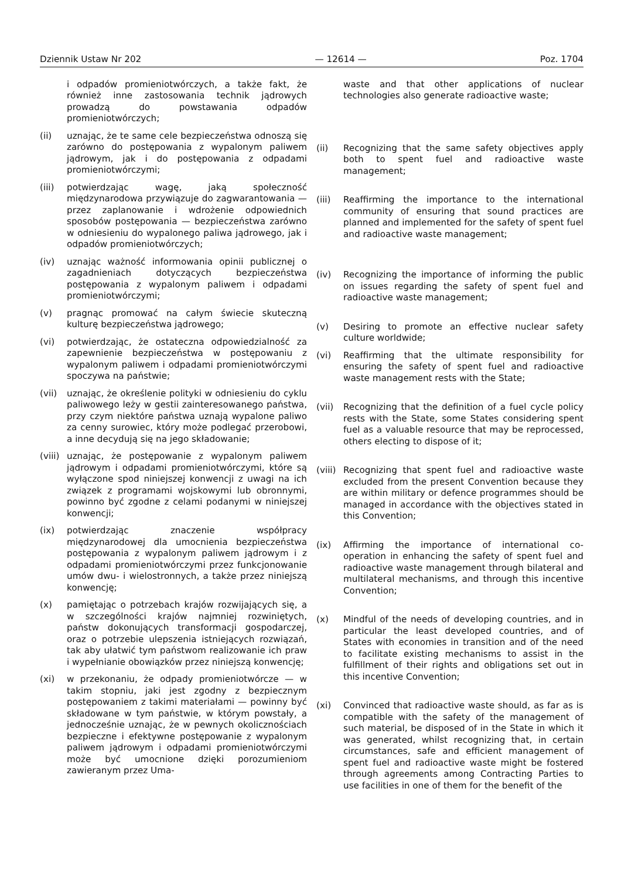Dziennik Ustaw Nr 202 — 12614 — Poz. 1704
i odpadów promieniotwórczych, a także fakt, że również inne zastosowania technik jądrowych prowadzą do powstawania odpadów promieniotwórczych;
(ii) uznając, że te same cele bezpieczeństwa odnoszą się zarówno do postępowania z wypalonym paliwem jądrowym, jak i do postępowania z odpadami promieniotwórczymi;
(iii) potwierdzając wagę, jaką społeczność międzynarodowa przywiązuje do zagwarantowania — przez zaplanowanie i wdrożenie odpowiednich sposobów postępowania — bezpieczeństwa zarówno w odniesieniu do wypalonego paliwa jądrowego, jak i odpadów promieniotwórczych;
(iv) uznając ważność informowania opinii publicznej o zagadnieniach dotyczących bezpieczeństwa postępowania z wypalonym paliwem i odpadami promieniotwórczymi;
(v) pragnąc promować na całym świecie skuteczną kulturę bezpieczeństwa jądrowego;
(vi) potwierdzając, że ostateczna odpowiedzialność za zapewnienie bezpieczeństwa w postępowaniu z wypalonym paliwem i odpadami promieniotwórczymi spoczywa na państwie;
(vii) uznając, że określenie polityki w odniesieniu do cyklu paliwowego leży w gestii zainteresowanego państwa, przy czym niektóre państwa uznają wypalone paliwo za cenny surowiec, który może podlegać przerobowi, a inne decydują się na jego składowanie;
(viii)
uznając, że postępowanie z wypalonym paliwem jądrowym i odpadami promieniotwórczymi, które są wyłączone spod niniejszej konwencji z uwagi na ich związek z programami wojskowymi lub obronnymi, powinno być zgodne z celami podanymi w niniejszej konwencji;
(ix) potwierdzając znaczenie współpracy międzynarodowej dla umocnienia bezpieczeństwa postępowania z wypalonym paliwem jądrowym i z odpadami promieniotwórczymi przez funkcjonowanie umów dwu- i wielostronnych, a także przez niniejszą konwencję;
(x) pamiętając o potrzebach krajów rozwijających się, a w szczególności krajów najmniej rozwiniętych, państw dokonujących transformacji gospodarczej, oraz o potrzebie ulepszenia istniejących rozwiązań, tak aby ułatwić tym państwom realizowanie ich praw i wypełnianie obowiązków przez niniejszą konwencję;
(xi) w przekonaniu, że odpady promieniotwórcze — w takim stopniu, jaki jest zgodny z bezpiecznym postępowaniem z takimi materiałami — powinny być składowane w tym państwie, w którym powstały, a jednocześnie uznając, że w pewnych okolicznościach bezpieczne i efektywne postępowanie z wypalonym paliwem jądrowym i odpadami promieniotwórczymi może być umocnione dzięki porozumieniom zawieranym przez Uma-
waste and that other applications of nuclear technologies also generate radioactive waste;
(ii) Recognizing that the same safety objectives apply both to spent fuel and radioactive waste management;
(iii) Reaffirming the importance to the international community of ensuring that sound practices are planned and implemented for the safety of spent fuel and radioactive waste management;
(iv) Recognizing the importance of informing the public on issues regarding the safety of spent fuel and radioactive waste management;
(v) Desiring to promote an effective nuclear safety culture worldwide;
(vi) Reaffirming that the ultimate responsibility for ensuring the safety of spent fuel and radioactive waste management rests with the State;
(vii) Recognizing that the definition of a fuel cycle policy rests with the State, some States considering spent fuel as a valuable resource that may be reprocessed, others electing to dispose of it;
(viii)
Recognizing that spent fuel and radioactive waste excluded from the present Convention because they are within military or defence programmes should be managed in accordance with the objectives stated in this Convention;
(ix) Affirming the importance of international co-operation in enhancing the safety of spent fuel and radioactive waste management through bilateral and multilateral mechanisms, and through this incentive Convention;
(x) Mindful of the needs of developing countries, and in particular the least developed countries, and of States with economies in transition and of the need to facilitate existing mechanisms to assist in the fulfillment of their rights and obligations set out in this incentive Convention;
(xi) Convinced that radioactive waste should, as far as is compatible with the safety of the management of such material, be disposed of in the State in which it was generated, whilst recognizing that, in certain circumstances, safe and efficient management of spent fuel and radioactive waste might be fostered through agreements among Contracting Parties to use facilities in one of them for the benefit of the